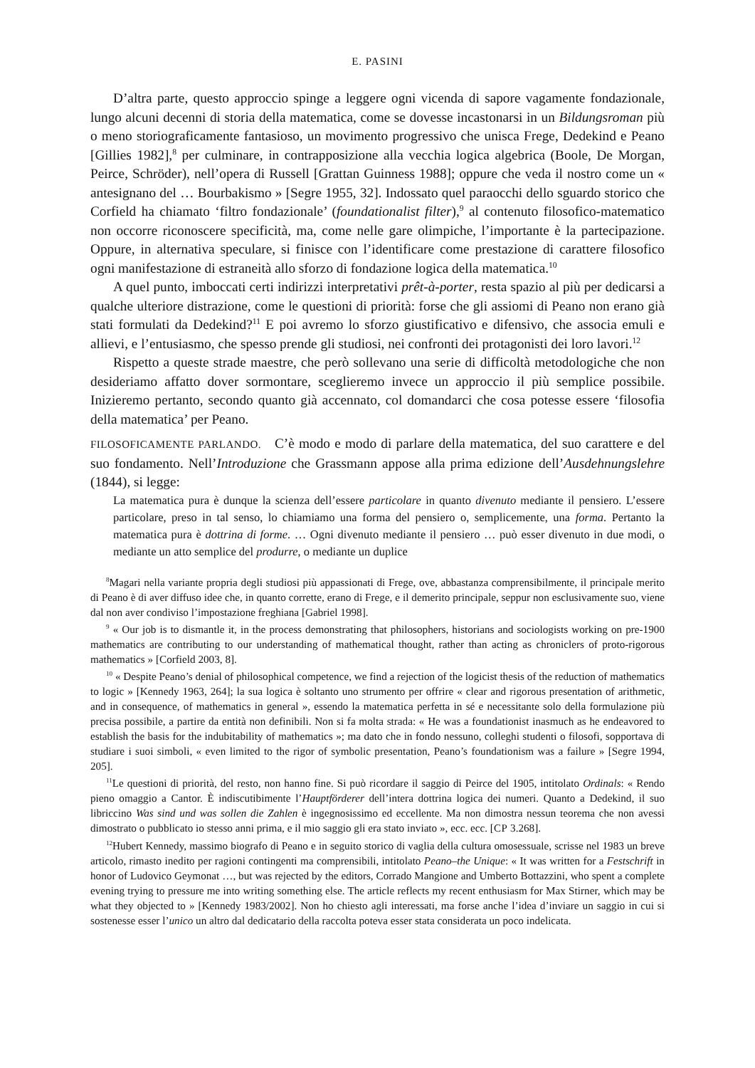E. PASINI
D’altra parte, questo approccio spinge a leggere ogni vicenda di sapore vagamente fondazionale, lungo alcuni decenni di storia della matematica, come se dovesse incastonarsi in un Bildungsroman più o meno storiograficamente fantasioso, un movimento progressivo che unisca Frege, Dedekind e Peano [Gillies 1982],<sup>8</sup> per culminare, in contrapposizione alla vecchia logica algebrica (Boole, De Morgan, Peirce, Schröder), nell’opera di Russell [Grattan Guinness 1988]; oppure che veda il nostro come un « antesignano del … Bourbakismo » [Segre 1955, 32]. Indossato quel paraocchi dello sguardo storico che Corfield ha chiamato ‘filtro fondazionale’ (foundationalist filter),<sup>9</sup> al contenuto filosofico-matematico non occorre riconoscere specificità, ma, come nelle gare olimpiche, l’importante è la partecipazione. Oppure, in alternativa speculare, si finisce con l’identificare come prestazione di carattere filosofico ogni manifestazione di estraneità allo sforzo di fondazione logica della matematica.<sup>10</sup>
A quel punto, imboccati certi indirizzi interpretativi prêt-à-porter, resta spazio al più per dedicarsi a qualche ulteriore distrazione, come le questioni di priorità: forse che gli assiomi di Peano non erano già stati formulati da Dedekind?<sup>11</sup> E poi avremo lo sforzo giustificativo e difensivo, che associa emuli e allievi, e l’entusiasmo, che spesso prende gli studiosi, nei confronti dei protagonisti dei loro lavori.<sup>12</sup>
Rispetto a queste strade maestre, che però sollevano una serie di difficoltà metodologiche che non desideriamo affatto dover sormontare, sceglieremo invece un approccio il più semplice possibile. Inizieremo pertanto, secondo quanto già accennato, col domandarci che cosa potesse essere ‘filosofia della matematica’ per Peano.
FILOSOFICAMENTE PARLANDO. C’è modo e modo di parlare della matematica, del suo carattere e del suo fondamento. Nell’Introduzione che Grassmann appose alla prima edizione dell’Ausdehnungslehre (1844), si legge:
La matematica pura è dunque la scienza dell’essere particolare in quanto divenuto mediante il pensiero. L’essere particolare, preso in tal senso, lo chiamiamo una forma del pensiero o, semplicemente, una forma. Pertanto la matematica pura è dottrina di forme. … Ogni divenuto mediante il pensiero … può esser divenuto in due modi, o mediante un atto semplice del produrre, o mediante un duplice
<sup>8</sup> Magari nella variante propria degli studiosi più appassionati di Frege, ove, abbastanza comprensibilmente, il principale merito di Peano è di aver diffuso idee che, in quanto corrette, erano di Frege, e il demerito principale, seppur non esclusivamente suo, viene dal non aver condiviso l’impostazione freghiana [Gabriel 1998].
<sup>9</sup> « Our job is to dismantle it, in the process demonstrating that philosophers, historians and sociologists working on pre-1900 mathematics are contributing to our understanding of mathematical thought, rather than acting as chroniclers of proto-rigorous mathematics » [Corfield 2003, 8].
<sup>10</sup> « Despite Peano’s denial of philosophical competence, we find a rejection of the logicist thesis of the reduction of mathematics to logic » [Kennedy 1963, 264]; la sua logica è soltanto uno strumento per offrire « clear and rigorous presentation of arithmetic, and in consequence, of mathematics in general », essendo la matematica perfetta in sé e necessitante solo della formulazione più precisa possibile, a partire da entità non definibili. Non si fa molta strada: « He was a foundationist inasmuch as he endeavored to establish the basis for the indubitability of mathematics »; ma dato che in fondo nessuno, colleghi studenti o filosofi, sopportava di studiare i suoi simboli, « even limited to the rigor of symbolic presentation, Peano’s foundationism was a failure » [Segre 1994, 205].
<sup>11</sup> Le questioni di priorità, del resto, non hanno fine. Si può ricordare il saggio di Peirce del 1905, intitolato Ordinals: « Rendo pieno omaggio a Cantor. È indiscutibimente l’Hauptförderer dell’intera dottrina logica dei numeri. Quanto a Dedekind, il suo libriccino Was sind und was sollen die Zahlen è ingegnosissimo ed eccellente. Ma non dimostra nessun teorema che non avessi dimostrato o pubblicato io stesso anni prima, e il mio saggio gli era stato inviato », ecc. ecc. [CP 3.268].
<sup>12</sup> Hubert Kennedy, massimo biografo di Peano e in seguito storico di vaglia della cultura omosessuale, scrisse nel 1983 un breve articolo, rimasto inedito per ragioni contingenti ma comprensibili, intitolato Peano–the Unique: « It was written for a Festschrift in honor of Ludovico Geymonat …, but was rejected by the editors, Corrado Mangione and Umberto Bottazzini, who spent a complete evening trying to pressure me into writing something else. The article reflects my recent enthusiasm for Max Stirner, which may be what they objected to » [Kennedy 1983/2002]. Non ho chiesto agli interessati, ma forse anche l’idea d’inviare un saggio in cui si sostenesse esser l’unico un altro dal dedicatario della raccolta poteva esser stata considerata un poco indelicata.